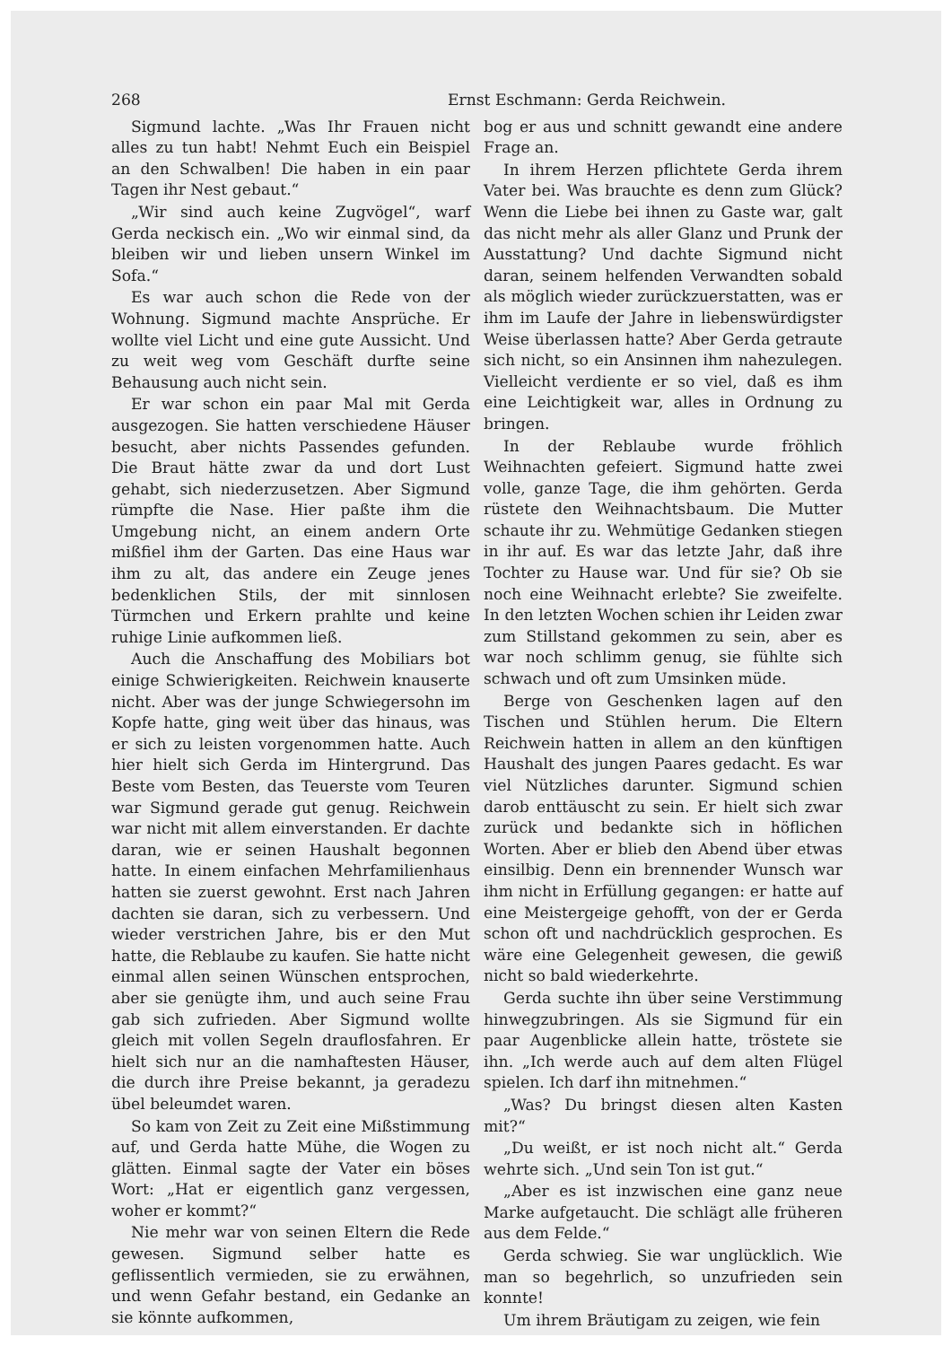268 Ernst Eschmann: Gerda Reichwein.
Sigmund lachte. „Was Ihr Frauen nicht alles zu tun habt! Nehmt Euch ein Beispiel an den Schwalben! Die haben in ein paar Tagen ihr Nest gebaut.“
„Wir sind auch keine Zugvögel“, warf Gerda neckisch ein. „Wo wir einmal sind, da bleiben wir und lieben unsern Winkel im Sofa.“
Es war auch schon die Rede von der Wohnung. Sigmund machte Ansprüche. Er wollte viel Licht und eine gute Aussicht. Und zu weit weg vom Geschäft durfte seine Behausung auch nicht sein.
Er war schon ein paar Mal mit Gerda ausgezogen. Sie hatten verschiedene Häuser besucht, aber nichts Passendes gefunden. Die Braut hätte zwar da und dort Lust gehabt, sich niederzusetzen. Aber Sigmund rümpfte die Nase. Hier paßte ihm die Umgebung nicht, an einem andern Orte mißfiel ihm der Garten. Das eine Haus war ihm zu alt, das andere ein Zeuge jenes bedenklichen Stils, der mit sinnlosen Türmchen und Erkern prahlte und keine ruhige Linie aufkommen ließ.
Auch die Anschaffung des Mobiliars bot einige Schwierigkeiten. Reichwein knauserte nicht. Aber was der junge Schwiegersohn im Kopfe hatte, ging weit über das hinaus, was er sich zu leisten vorgenommen hatte. Auch hier hielt sich Gerda im Hintergrund. Das Beste vom Besten, das Teuerste vom Teuren war Sigmund gerade gut genug. Reichwein war nicht mit allem einverstanden. Er dachte daran, wie er seinen Haushalt begonnen hatte. In einem einfachen Mehrfamilienhaus hatten sie zuerst gewohnt. Erst nach Jahren dachten sie daran, sich zu verbessern. Und wieder verstrichen Jahre, bis er den Mut hatte, die Reblaube zu kaufen. Sie hatte nicht einmal allen seinen Wünschen entsprochen, aber sie genügte ihm, und auch seine Frau gab sich zufrieden. Aber Sigmund wollte gleich mit vollen Segeln drauflosfahren. Er hielt sich nur an die namhaftesten Häuser, die durch ihre Preise bekannt, ja geradezu übel beleumdet waren.
So kam von Zeit zu Zeit eine Mißstimmung auf, und Gerda hatte Mühe, die Wogen zu glätten. Einmal sagte der Vater ein böses Wort: „Hat er eigentlich ganz vergessen, woher er kommt?“
Nie mehr war von seinen Eltern die Rede gewesen. Sigmund selber hatte es geflissentlich vermieden, sie zu erwähnen, und wenn Gefahr bestand, ein Gedanke an sie könnte aufkommen,
bog er aus und schnitt gewandt eine andere Frage an.
In ihrem Herzen pflichtete Gerda ihrem Vater bei. Was brauchte es denn zum Glück? Wenn die Liebe bei ihnen zu Gaste war, galt das nicht mehr als aller Glanz und Prunk der Ausstattung? Und dachte Sigmund nicht daran, seinem helfenden Verwandten sobald als möglich wieder zurückzuerstatten, was er ihm im Laufe der Jahre in liebenswürdigster Weise überlassen hatte? Aber Gerda getraute sich nicht, so ein Ansinnen ihm nahezulegen. Vielleicht verdiente er so viel, daß es ihm eine Leichtigkeit war, alles in Ordnung zu bringen.
In der Reblaube wurde fröhlich Weihnachten gefeiert. Sigmund hatte zwei volle, ganze Tage, die ihm gehörten. Gerda rüstete den Weihnachtsbaum. Die Mutter schaute ihr zu. Wehmütige Gedanken stiegen in ihr auf. Es war das letzte Jahr, daß ihre Tochter zu Hause war. Und für sie? Ob sie noch eine Weihnacht erlebte? Sie zweifelte. In den letzten Wochen schien ihr Leiden zwar zum Stillstand gekommen zu sein, aber es war noch schlimm genug, sie fühlte sich schwach und oft zum Umsinken müde.
Berge von Geschenken lagen auf den Tischen und Stühlen herum. Die Eltern Reichwein hatten in allem an den künftigen Haushalt des jungen Paares gedacht. Es war viel Nützliches darunter. Sigmund schien darob enttäuscht zu sein. Er hielt sich zwar zurück und bedankte sich in höflichen Worten. Aber er blieb den Abend über etwas einsilbig. Denn ein brennender Wunsch war ihm nicht in Erfüllung gegangen: er hatte auf eine Meistergeige gehofft, von der er Gerda schon oft und nachdrücklich gesprochen. Es wäre eine Gelegenheit gewesen, die gewiß nicht so bald wiederkehrte.
Gerda suchte ihn über seine Verstimmung hinwegzubringen. Als sie Sigmund für ein paar Augenblicke allein hatte, tröstete sie ihn. „Ich werde auch auf dem alten Flügel spielen. Ich darf ihn mitnehmen.“
„Was? Du bringst diesen alten Kasten mit?“
„Du weißt, er ist noch nicht alt.“ Gerda wehrte sich. „Und sein Ton ist gut.“
„Aber es ist inzwischen eine ganz neue Marke aufgetaucht. Die schlägt alle früheren aus dem Felde.“
Gerda schwieg. Sie war unglücklich. Wie man so begehrlich, so unzufrieden sein konnte!
Um ihrem Bräutigam zu zeigen, wie fein